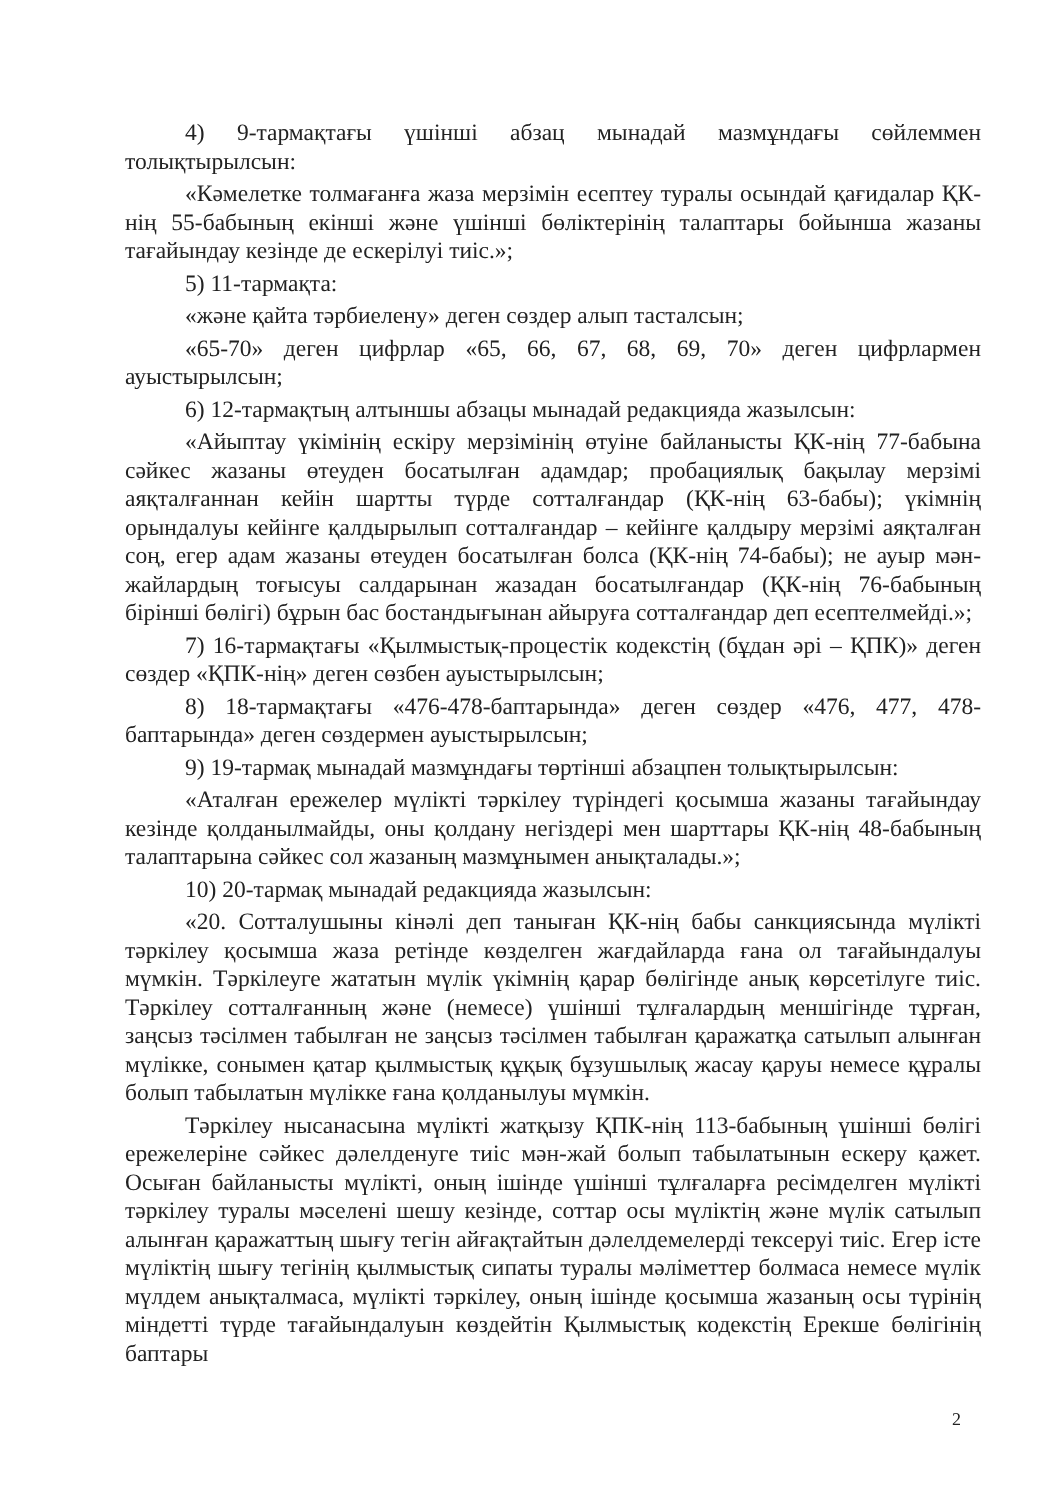4) 9-тармақтағы үшінші абзац мынадай мазмұндағы сөйлеммен толықтырылсын:
«Кәмелетке толмағанға жаза мерзімін есептеу туралы осындай қағидалар ҚК-нің 55-бабының екінші және үшінші бөліктерінің талаптары бойынша жазаны тағайындау кезінде де ескерілуі тиіс.»;
5) 11-тармақта:
«және қайта тәрбиелену» деген сөздер алып тасталсын;
«65-70» деген цифрлар «65, 66, 67, 68, 69, 70» деген цифрлармен ауыстырылсын;
6) 12-тармақтың алтыншы абзацы мынадай редакцияда жазылсын:
«Айыптау үкімінің ескіру мерзімінің өтуіне байланысты ҚК-нің 77-бабына сәйкес жазаны өтеуден босатылған адамдар; пробациялық бақылау мерзімі аяқталғаннан кейін шартты түрде сотталғандар (ҚК-нің 63-бабы); үкімнің орындалуы кейінге қалдырылып сотталғандар – кейінге қалдыру мерзімі аяқталған соң, егер адам жазаны өтеуден босатылған болса (ҚК-нің 74-бабы); не ауыр мән-жайлардың тоғысуы салдарынан жазадан босатылғандар (ҚК-нің 76-бабының бірінші бөлігі) бұрын бас бостандығынан айыруға сотталғандар деп есептелмейді.»;
7) 16-тармақтағы «Қылмыстық-процестік кодекстің (бұдан әрі – ҚПК)» деген сөздер «ҚПК-нің» деген сөзбен ауыстырылсын;
8) 18-тармақтағы «476-478-баптарында» деген сөздер «476, 477, 478-баптарында» деген сөздермен ауыстырылсын;
9) 19-тармақ мынадай мазмұндағы төртінші абзацпен толықтырылсын:
«Аталған ережелер мүлікті тәркілеу түріндегі қосымша жазаны тағайындау кезінде қолданылмайды, оны қолдану негіздері мен шарттары ҚК-нің 48-бабының талаптарына сәйкес сол жазаның мазмұнымен анықталады.»;
10) 20-тармақ мынадай редакцияда жазылсын:
«20. Сотталушыны кінәлі деп таныған ҚК-нің бабы санкциясында мүлікті тәркілеу қосымша жаза ретінде көзделген жағдайларда ғана ол тағайындалуы мүмкін. Тәркілеуге жататын мүлік үкімнің қарар бөлігінде анық көрсетілуге тиіс. Тәркілеу сотталғанның және (немесе) үшінші тұлғалардың меншігінде тұрған, заңсыз тәсілмен табылған не заңсыз тәсілмен табылған қаражатқа сатылып алынған мүлікке, сонымен қатар қылмыстық құқық бұзушылық жасау қаруы немесе құралы болып табылатын мүлікке ғана қолданылуы мүмкін.
Тәркілеу нысанасына мүлікті жатқызу ҚПК-нің 113-бабының үшінші бөлігі ережелеріне сәйкес дәлелденуге тиіс мән-жай болып табылатынын ескеру қажет. Осыған байланысты мүлікті, оның ішінде үшінші тұлғаларға ресімделген мүлікті тәркілеу туралы мәселені шешу кезінде, соттар осы мүліктің және мүлік сатылып алынған қаражаттың шығу тегін айғақтайтын дәлелдемелерді тексеруі тиіс. Егер істе мүліктің шығу тегінің қылмыстық сипаты туралы мәліметтер болмаса немесе мүлік мүлдем анықталмаса, мүлікті тәркілеу, оның ішінде қосымша жазаның осы түрінің міндетті түрде тағайындалуын көздейтін Қылмыстық кодекстің Ерекше бөлігінің баптары
2